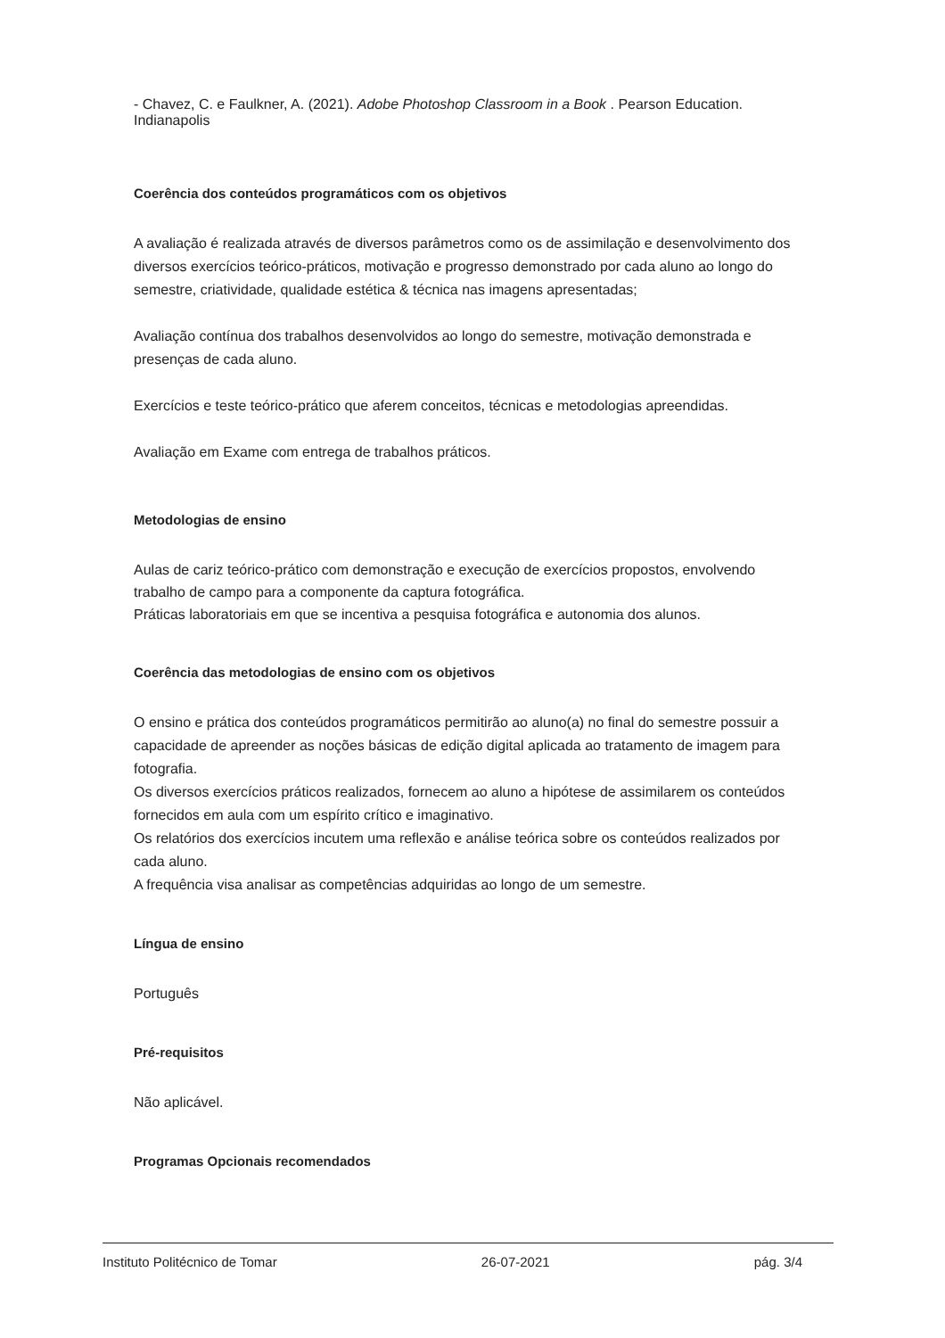- Chavez, C. e Faulkner, A. (2021). Adobe Photoshop Classroom in a Book . Pearson Education. Indianapolis
Coerência dos conteúdos programáticos com os objetivos
A avaliação é realizada através de diversos parâmetros como os de assimilação e desenvolvimento dos diversos exercícios teórico-práticos, motivação e progresso demonstrado por cada aluno ao longo do semestre, criatividade, qualidade estética & técnica nas imagens apresentadas;
Avaliação contínua dos trabalhos desenvolvidos ao longo do semestre, motivação demonstrada e presenças de cada aluno.
Exercícios e teste teórico-prático que aferem conceitos, técnicas e metodologias apreendidas.
Avaliação em Exame com entrega de trabalhos práticos.
Metodologias de ensino
Aulas de cariz teórico-prático com demonstração e execução de exercícios propostos, envolvendo trabalho de campo para a componente da captura fotográfica.
Práticas laboratoriais em que se incentiva a pesquisa fotográfica e autonomia dos alunos.
Coerência das metodologias de ensino com os objetivos
O ensino e prática dos conteúdos programáticos permitirão ao aluno(a) no final do semestre possuir a capacidade de apreender as noções básicas de edição digital aplicada ao tratamento de imagem para fotografia.
Os diversos exercícios práticos realizados, fornecem ao aluno a hipótese de assimilarem os conteúdos fornecidos em aula com um espírito crítico e imaginativo.
Os relatórios dos exercícios incutem uma reflexão e análise teórica sobre os conteúdos realizados por cada aluno.
A frequência visa analisar as competências adquiridas ao longo de um semestre.
Língua de ensino
Português
Pré-requisitos
Não aplicável.
Programas Opcionais recomendados
Instituto Politécnico de Tomar 26-07-2021 pág. 3/4